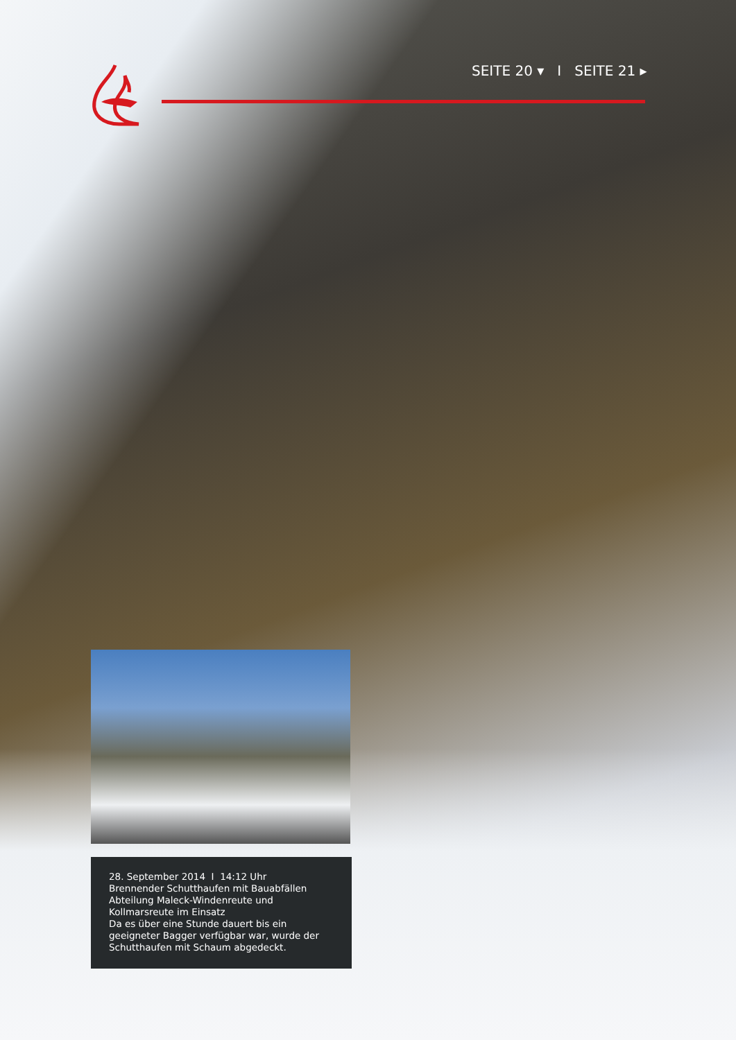SEITE 20 ▾ I SEITE 21 ▸
28. September 2014 I 14:12 Uhr
Brennender Schutthaufen mit Bauabfällen
Abteilung Maleck-Windenreute und Kollmarsreute im Einsatz
Da es über eine Stunde dauert bis ein geeigneter Bagger verfügbar war, wurde der Schutthaufen mit Schaum abgedeckt.